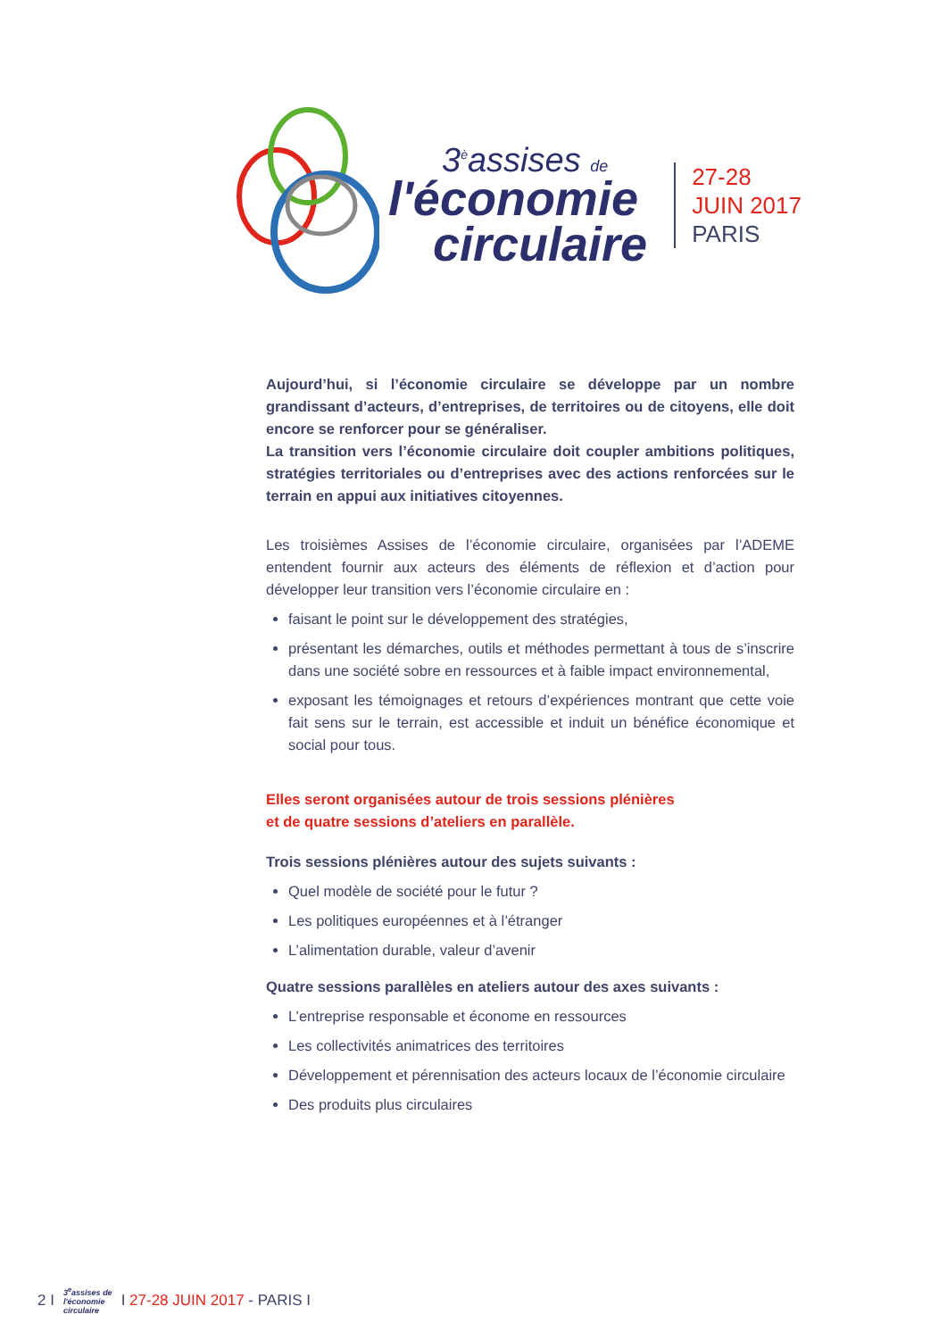3<sup>è</sup>assises de
l'économie
circulaire
27-28
JUIN 2017
PARIS
Aujourd’hui, si l’économie circulaire se développe par un nombre grandissant d’acteurs, d’entreprises, de territoires ou de citoyens, elle doit encore se renforcer pour se généraliser.
La transition vers l’économie circulaire doit coupler ambitions politiques, stratégies territoriales ou d’entreprises avec des actions renforcées sur le terrain en appui aux initiatives citoyennes.
Les troisièmes Assises de l’économie circulaire, organisées par l’ADEME entendent fournir aux acteurs des éléments de réflexion et d’action pour développer leur transition vers l’économie circulaire en :
faisant le point sur le développement des stratégies,
présentant les démarches, outils et méthodes permettant à tous de s’inscrire dans une société sobre en ressources et à faible impact environnemental,
exposant les témoignages et retours d’expériences montrant que cette voie fait sens sur le terrain, est accessible et induit un bénéfice économique et social pour tous.
Elles seront organisées autour de trois sessions plénières
et de quatre sessions d’ateliers en parallèle.
Trois sessions plénières autour des sujets suivants :
Quel modèle de société pour le futur ?
Les politiques européennes et à l’étranger
L’alimentation durable, valeur d’avenir
Quatre sessions parallèles en ateliers autour des axes suivants :
L’entreprise responsable et économe en ressources
Les collectivités animatrices des territoires
Développement et pérennisation des acteurs locaux de l’économie circulaire
Des produits plus circulaires
2 I 3<sup>e</sup>assises de
l'économie
circulaire I 27-28 JUIN 2017 - PARIS I